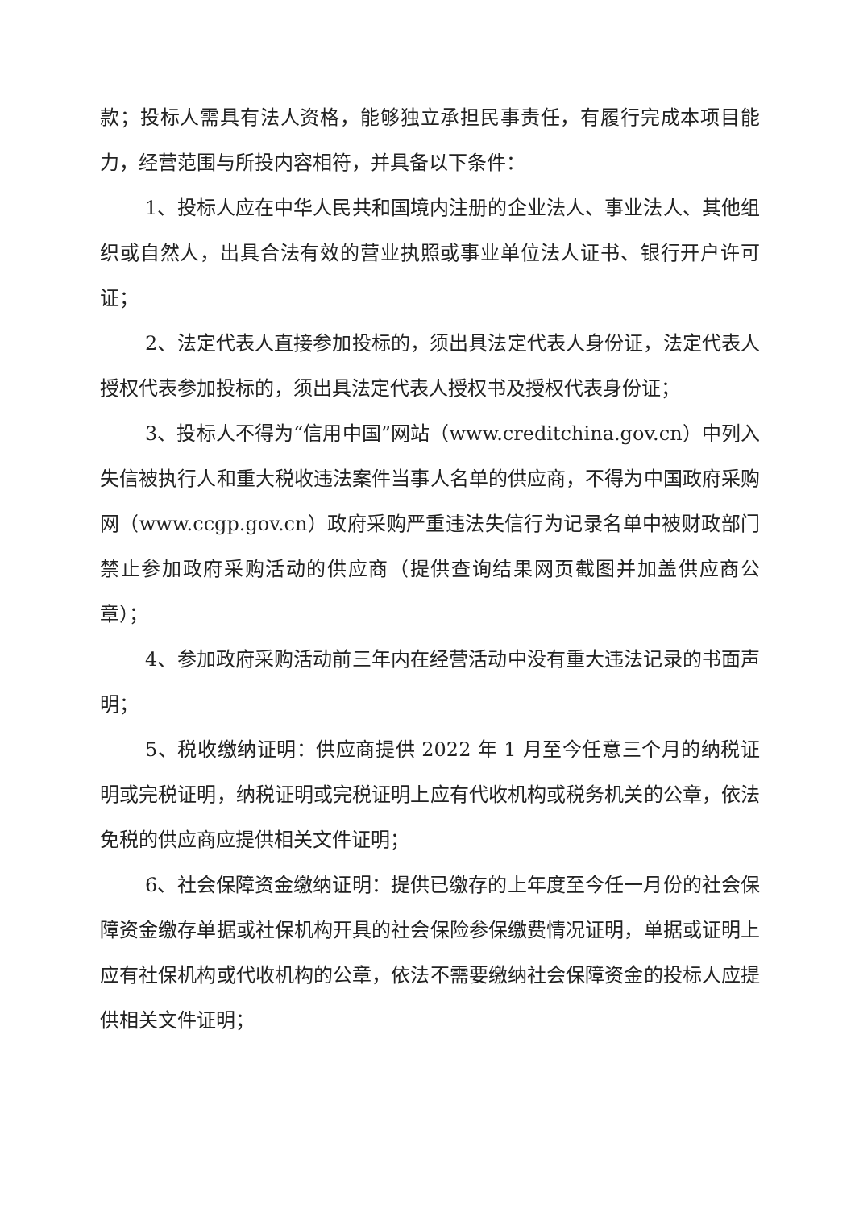款；投标人需具有法人资格，能够独立承担民事责任，有履行完成本项目能力，经营范围与所投内容相符，并具备以下条件：
1、投标人应在中华人民共和国境内注册的企业法人、事业法人、其他组织或自然人，出具合法有效的营业执照或事业单位法人证书、银行开户许可证；
2、法定代表人直接参加投标的，须出具法定代表人身份证，法定代表人授权代表参加投标的，须出具法定代表人授权书及授权代表身份证；
3、投标人不得为“信用中国”网站（www.creditchina.gov.cn）中列入失信被执行人和重大税收违法案件当事人名单的供应商，不得为中国政府采购网（www.ccgp.gov.cn）政府采购严重违法失信行为记录名单中被财政部门禁止参加政府采购活动的供应商（提供查询结果网页截图并加盖供应商公章）；
4、参加政府采购活动前三年内在经营活动中没有重大违法记录的书面声明；
5、税收缴纳证明：供应商提供 2022 年 1 月至今任意三个月的纳税证明或完税证明，纳税证明或完税证明上应有代收机构或税务机关的公章，依法免税的供应商应提供相关文件证明；
6、社会保障资金缴纳证明：提供已缴存的上年度至今任一月份的社会保障资金缴存单据或社保机构开具的社会保险参保缴费情况证明，单据或证明上应有社保机构或代收机构的公章，依法不需要缴纳社会保障资金的投标人应提供相关文件证明；